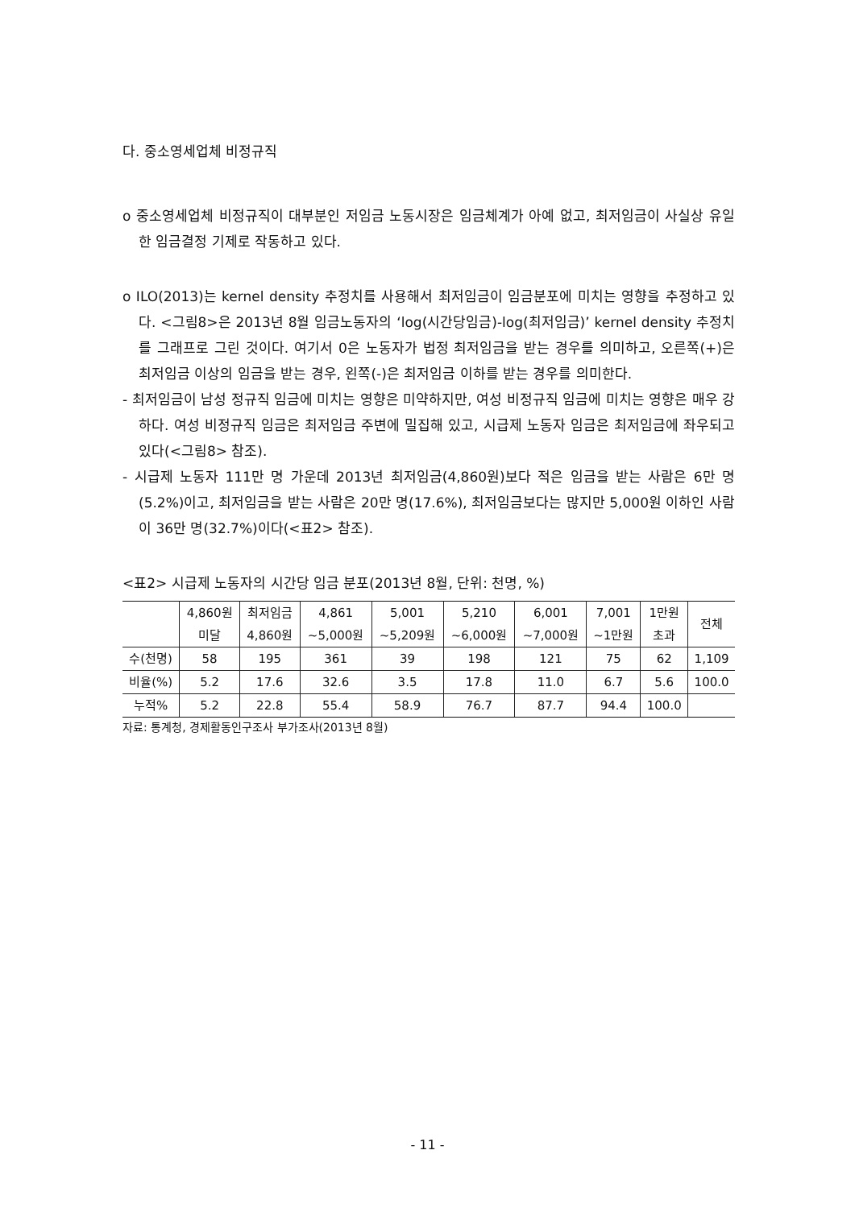다. 중소영세업체 비정규직
o 중소영세업체 비정규직이 대부분인 저임금 노동시장은 임금체계가 아예 없고, 최저임금이 사실상 유일한 임금결정 기제로 작동하고 있다.
o ILO(2013)는 kernel density 추정치를 사용해서 최저임금이 임금분포에 미치는 영향을 추정하고 있다. <그림8>은 2013년 8월 임금노동자의 ‘log(시간당임금)-log(최저임금)’ kernel density 추정치를 그래프로 그린 것이다. 여기서 0은 노동자가 법정 최저임금을 받는 경우를 의미하고, 오른쪽(+)은 최저임금 이상의 임금을 받는 경우, 왼쪽(-)은 최저임금 이하를 받는 경우를 의미한다.
- 최저임금이 남성 정규직 임금에 미치는 영향은 미약하지만, 여성 비정규직 임금에 미치는 영향은 매우 강하다. 여성 비정규직 임금은 최저임금 주변에 밀집해 있고, 시급제 노동자 임금은 최저임금에 좌우되고 있다(<그림8> 참조).
- 시급제 노동자 111만 명 가운데 2013년 최저임금(4,860원)보다 적은 임금을 받는 사람은 6만 명(5.2%)이고, 최저임금을 받는 사람은 20만 명(17.6%), 최저임금보다는 많지만 5,000원 이하인 사람이 36만 명(32.7%)이다(<표2> 참조).
<표2> 시급제 노동자의 시간당 임금 분포(2013년 8월, 단위: 천명, %)
| | 4,860원 미달 | 최저임금 4,860원 | 4,861 ~5,000원 | 5,001 ~5,209원 | 5,210 ~6,000원 | 6,001 ~7,000원 | 7,001 ~1만원 | 1만원 초과 | 전체 |
| --- | --- | --- | --- | --- | --- | --- | --- | --- | --- |
| 수(천명) | 58 | 195 | 361 | 39 | 198 | 121 | 75 | 62 | 1,109 |
| 비율(%) | 5.2 | 17.6 | 32.6 | 3.5 | 17.8 | 11.0 | 6.7 | 5.6 | 100.0 |
| 누적% | 5.2 | 22.8 | 55.4 | 58.9 | 76.7 | 87.7 | 94.4 | 100.0 | |
자료: 통계청, 경제활동인구조사 부가조사(2013년 8월)
- 11 -